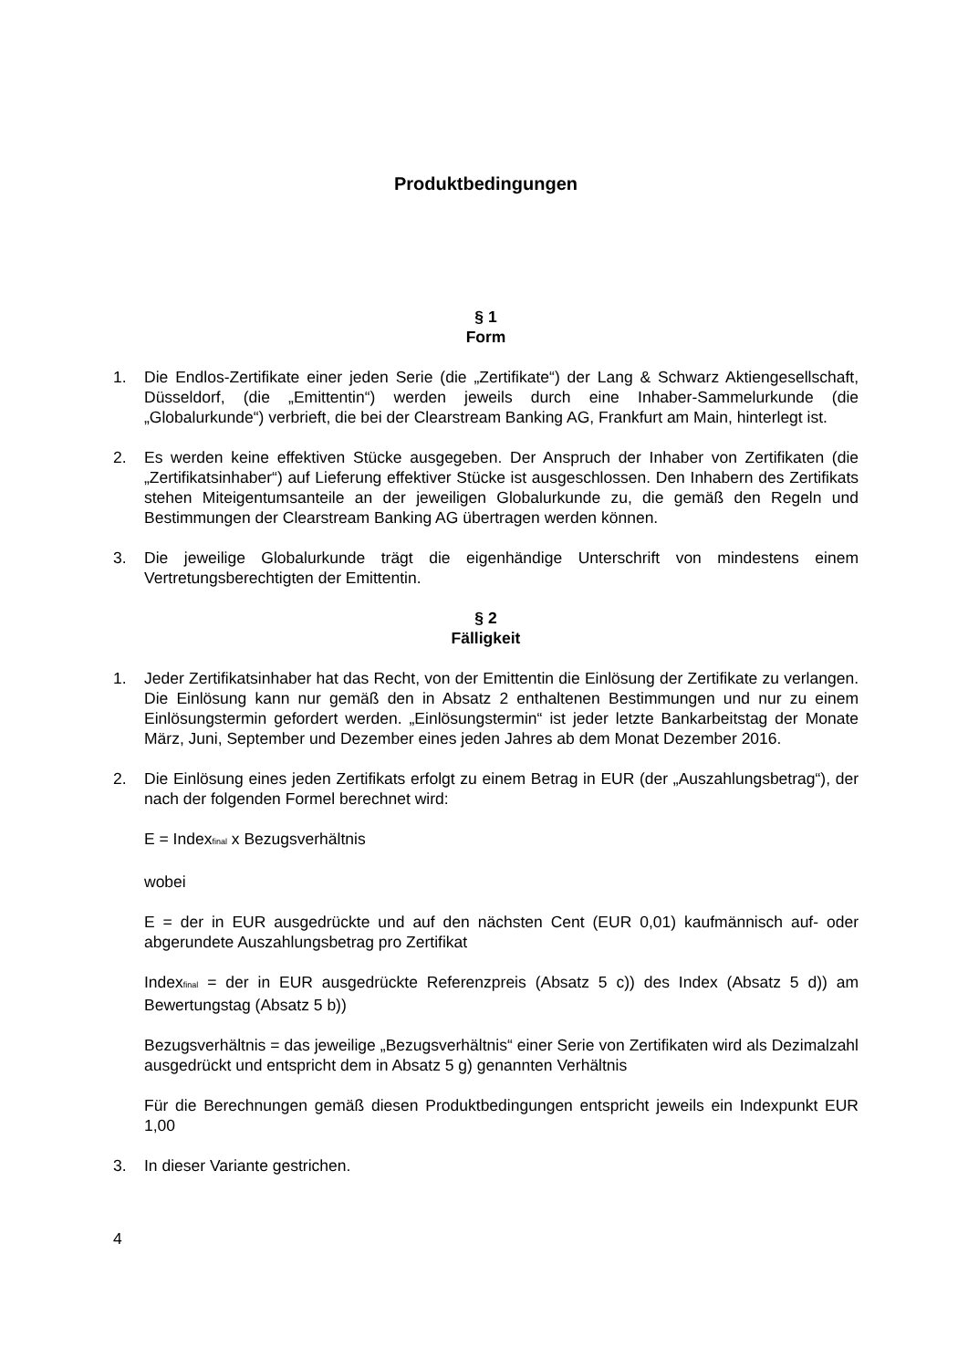Produktbedingungen
§ 1
Form
1. Die Endlos-Zertifikate einer jeden Serie (die „Zertifikate“) der Lang & Schwarz Aktiengesellschaft, Düsseldorf, (die „Emittentin“) werden jeweils durch eine Inhaber-Sammelurkunde (die „Globalurkunde“) verbrieft, die bei der Clearstream Banking AG, Frankfurt am Main, hinterlegt ist.
2. Es werden keine effektiven Stücke ausgegeben. Der Anspruch der Inhaber von Zertifikaten (die „Zertifikatsinhaber“) auf Lieferung effektiver Stücke ist ausgeschlossen. Den Inhabern des Zertifikats stehen Miteigentumsanteile an der jeweiligen Globalurkunde zu, die gemäß den Regeln und Bestimmungen der Clearstream Banking AG übertragen werden können.
3. Die jeweilige Globalurkunde trägt die eigenhändige Unterschrift von mindestens einem Vertretungsberechtigten der Emittentin.
§ 2
Fälligkeit
1. Jeder Zertifikatsinhaber hat das Recht, von der Emittentin die Einlösung der Zertifikate zu verlangen. Die Einlösung kann nur gemäß den in Absatz 2 enthaltenen Bestimmungen und nur zu einem Einlösungstermin gefordert werden. „Einlösungstermin“ ist jeder letzte Bankarbeitstag der Monate März, Juni, September und Dezember eines jeden Jahres ab dem Monat Dezember 2016.
2. Die Einlösung eines jeden Zertifikats erfolgt zu einem Betrag in EUR (der „Auszahlungsbetrag“), der nach der folgenden Formel berechnet wird:
E = Index<sub>final</sub> x Bezugsverhältnis
wobei
E = der in EUR ausgedrückte und auf den nächsten Cent (EUR 0,01) kaufmännisch auf- oder abgerundete Auszahlungsbetrag pro Zertifikat
Index<sub>final</sub> = der in EUR ausgedrückte Referenzpreis (Absatz 5 c)) des Index (Absatz 5 d)) am Bewertungstag (Absatz 5 b))
Bezugsverhältnis = das jeweilige „Bezugsverhältnis“ einer Serie von Zertifikaten wird als Dezimalzahl ausgedrückt und entspricht dem in Absatz 5 g) genannten Verhältnis
Für die Berechnungen gemäß diesen Produktbedingungen entspricht jeweils ein Indexpunkt EUR 1,00
3. In dieser Variante gestrichen.
4